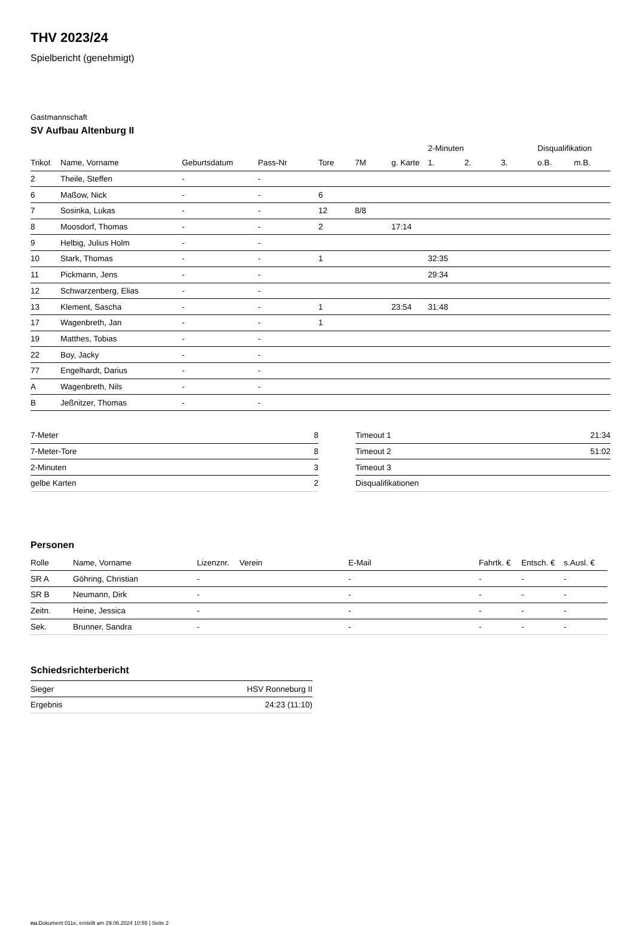THV 2023/24
Spielbericht (genehmigt)
Gastmannschaft
SV Aufbau Altenburg II
| | | | | | | | 2-Minuten | | | Disqualifikation | |
| --- | --- | --- | --- | --- | --- | --- | --- | --- | --- | --- | --- |
| Trikot | Name, Vorname | Geburtsdatum | Pass-Nr | Tore | 7M | g. Karte | 1. | 2. | 3. | o.B. | m.B. |
| 2 | Theile, Steffen | - | - | | | | | | | | |
| 6 | Maßow, Nick | - | - | 6 | | | | | | | |
| 7 | Sosinka, Lukas | - | - | 12 | 8/8 | | | | | | |
| 8 | Moosdorf, Thomas | - | - | 2 | | 17:14 | | | | | |
| 9 | Helbig, Julius Holm | - | - | | | | | | | | |
| 10 | Stark, Thomas | - | - | 1 | | | 32:35 | | | | |
| 11 | Pickmann, Jens | - | - | | | | 29:34 | | | | |
| 12 | Schwarzenberg, Elias | - | - | | | | | | | | |
| 13 | Klement, Sascha | - | - | 1 | | 23:54 | 31:48 | | | | |
| 17 | Wagenbreth, Jan | - | - | 1 | | | | | | | |
| 19 | Matthes, Tobias | - | - | | | | | | | | |
| 22 | Boy, Jacky | - | - | | | | | | | | |
| 77 | Engelhardt, Darius | - | - | | | | | | | | |
| A | Wagenbreth, Nils | - | - | | | | | | | | |
| B | Jeßnitzer, Thomas | - | - | | | | | | | | |
| 7-Meter | 8 |
| 7-Meter-Tore | 8 |
| 2-Minuten | 3 |
| gelbe Karten | 2 |
| Timeout 1 | 21:34 |
| Timeout 2 | 51:02 |
| Timeout 3 | |
| Disqualifikationen | |
Personen
| Rolle | Name, Vorname | Lizenznr. | Verein | E-Mail | Fahrtk. € | Entsch. € | s.Ausl. € |
| --- | --- | --- | --- | --- | --- | --- | --- |
| SR A | Göhring, Christian | - | | - | - | - | - |
| SR B | Neumann, Dirk | - | | - | - | - | - |
| Zeitn. | Heine, Jessica | - | | - | - | - | - |
| Sek. | Brunner, Sandra | - | | - | - | - | - |
Schiedsrichterbericht
| Sieger | HSV Ronneburg II |
| Ergebnis | 24:23 (11:10) |
nu.Dokument 011e, erstellt am 29.06.2024 10:55 | Seite 2